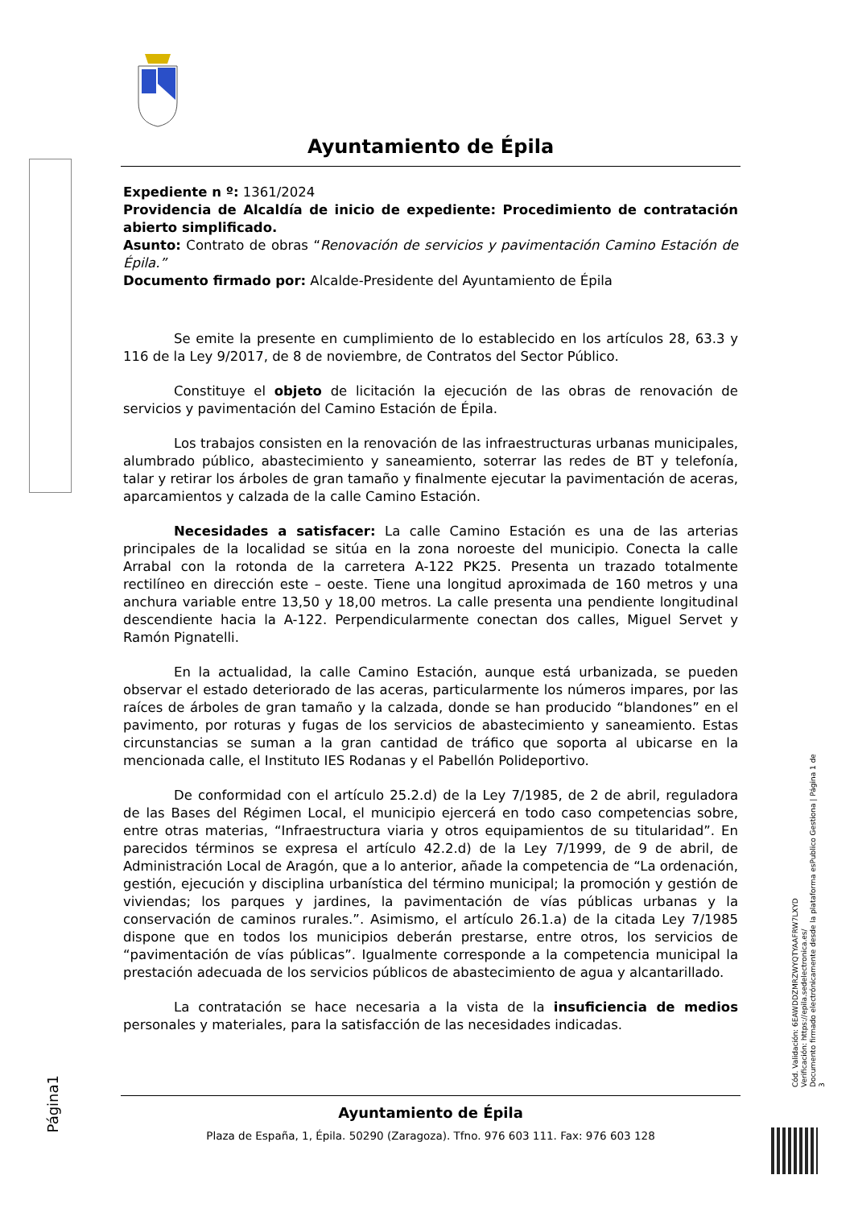Ayuntamiento de Épila
Expediente n º: 1361/2024
Providencia de Alcaldía de inicio de expediente: Procedimiento de contratación abierto simplificado.
Asunto: Contrato de obras “Renovación de servicios y pavimentación Camino Estación de Épila.”
Documento firmado por: Alcalde-Presidente del Ayuntamiento de Épila
Se emite la presente en cumplimiento de lo establecido en los artículos 28, 63.3 y 116 de la Ley 9/2017, de 8 de noviembre, de Contratos del Sector Público.
Constituye el objeto de licitación la ejecución de las obras de renovación de servicios y pavimentación del Camino Estación de Épila.
Los trabajos consisten en la renovación de las infraestructuras urbanas municipales, alumbrado público, abastecimiento y saneamiento, soterrar las redes de BT y telefonía, talar y retirar los árboles de gran tamaño y finalmente ejecutar la pavimentación de aceras, aparcamientos y calzada de la calle Camino Estación.
Necesidades a satisfacer: La calle Camino Estación es una de las arterias principales de la localidad se sitúa en la zona noroeste del municipio. Conecta la calle Arrabal con la rotonda de la carretera A-122 PK25. Presenta un trazado totalmente rectilíneo en dirección este – oeste. Tiene una longitud aproximada de 160 metros y una anchura variable entre 13,50 y 18,00 metros. La calle presenta una pendiente longitudinal descendiente hacia la A-122. Perpendicularmente conectan dos calles, Miguel Servet y Ramón Pignatelli.
En la actualidad, la calle Camino Estación, aunque está urbanizada, se pueden observar el estado deteriorado de las aceras, particularmente los números impares, por las raíces de árboles de gran tamaño y la calzada, donde se han producido “blandones” en el pavimento, por roturas y fugas de los servicios de abastecimiento y saneamiento. Estas circunstancias se suman a la gran cantidad de tráfico que soporta al ubicarse en la mencionada calle, el Instituto IES Rodanas y el Pabellón Polideportivo.
De conformidad con el artículo 25.2.d) de la Ley 7/1985, de 2 de abril, reguladora de las Bases del Régimen Local, el municipio ejercerá en todo caso competencias sobre, entre otras materias, “Infraestructura viaria y otros equipamientos de su titularidad”. En parecidos términos se expresa el artículo 42.2.d) de la Ley 7/1999, de 9 de abril, de Administración Local de Aragón, que a lo anterior, añade la competencia de “La ordenación, gestión, ejecución y disciplina urbanística del término municipal; la promoción y gestión de viviendas; los parques y jardines, la pavimentación de vías públicas urbanas y la conservación de caminos rurales.”. Asimismo, el artículo 26.1.a) de la citada Ley 7/1985 dispone que en todos los municipios deberán prestarse, entre otros, los servicios de “pavimentación de vías públicas”. Igualmente corresponde a la competencia municipal la prestación adecuada de los servicios públicos de abastecimiento de agua y alcantarillado.
La contratación se hace necesaria a la vista de la insuficiencia de medios personales y materiales, para la satisfacción de las necesidades indicadas.
Página1
Ayuntamiento de Épila
Plaza de España, 1, Épila. 50290 (Zaragoza). Tfno. 976 603 111. Fax: 976 603 128
Cód. Validación: 6EAWDDZMRZWYQTYAAFRW7LXYD
Verificación: https://epila.sedelectronica.es/
Documento firmado electrónicamente desde la plataforma esPublico Gestiona | Página 1 de 3